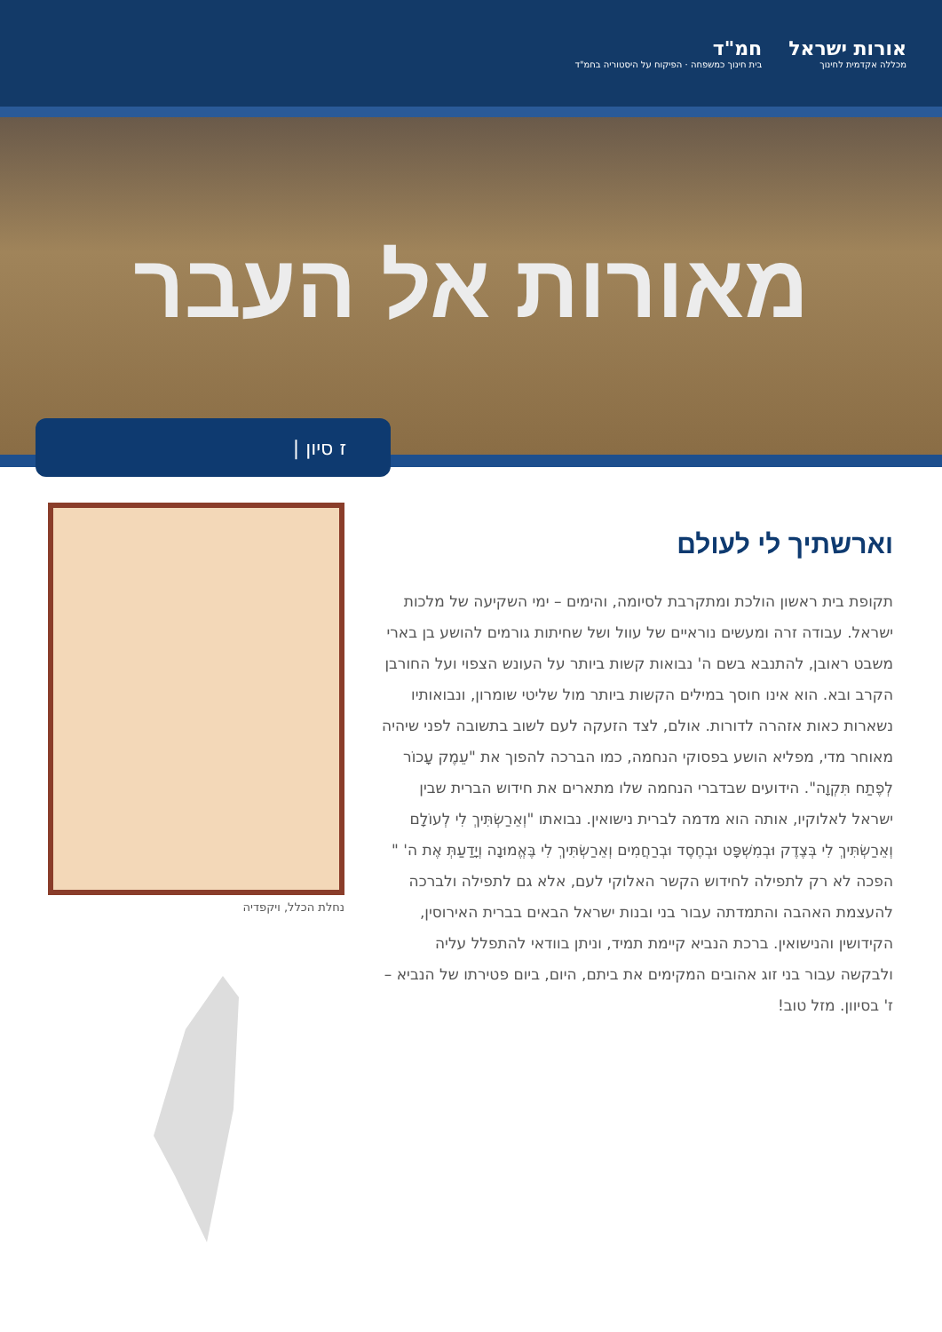אורות ישראל
מכללה אקדמית לחינוך
חמ"ד
בית חינוך כמשפחה · הפיקוח על היסטוריה בחמ"ד
מאורות אל העבר
ז סיון |
וארשתיך לי לעולם
תקופת בית ראשון הולכת ומתקרבת לסיומה, והימים – ימי השקיעה של מלכות ישראל. עבודה זרה ומעשים נוראיים של עוול ושל שחיתות גורמים להושע בן בארי משבט ראובן, להתנבא בשם ה' נבואות קשות ביותר על העונש הצפוי ועל החורבן הקרב ובא. הוא אינו חוסך במילים הקשות ביותר מול שליטי שומרון, ונבואותיו נשארות כאות אזהרה לדורות. אולם, לצד הזעקה לעם לשוב בתשובה לפני שיהיה מאוחר מדי, מפליא הושע בפסוקי הנחמה, כמו הברכה להפוך את "עֵמֶק עָכוֹר לְפֶתַח תִּקְוָה". הידועים שבדברי הנחמה שלו מתארים את חידוש הברית שבין ישראל לאלוקיו, אותה הוא מדמה לברית נישואין. נבואתו "וְאֵרַשְׂתִּיךְ לִי לְעוֹלָם וְאֵרַשְׂתִּיךְ לִי בְּצֶדֶק וּבְמִשְׁפָּט וּבְחֶסֶד וּבְרַחֲמִים וְאֵרַשְׂתִּיךְ לִי בֶּאֱמוּנָה וְיָדַעַתְּ אֶת ה' " הפכה לא רק לתפילה לחידוש הקשר האלוקי לעם, אלא גם לתפילה ולברכה להעצמת האהבה והתמדתה עבור בני ובנות ישראל הבאים בברית האירוסין, הקידושין והנישואין. ברכת הנביא קיימת תמיד, וניתן בוודאי להתפלל עליה ולבקשה עבור בני זוג אהובים המקימים את ביתם, היום, ביום פטירתו של הנביא – ז' בסיוון. מזל טוב!
נחלת הכלל, ויקפדיה